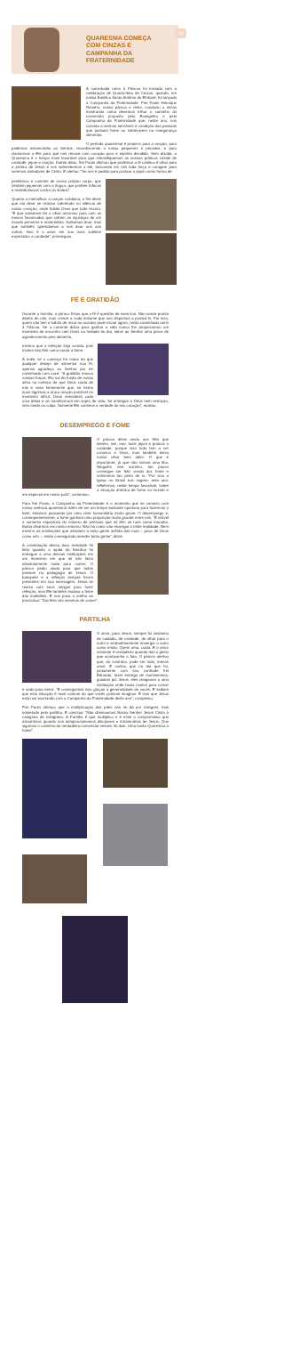04
QUARESMA COMEÇA
COM CINZAS E
CAMPANHA DA
FRATERNIDADE
A caminhada rumo à Páscoa foi iniciada com a celebração de Quarta-feira de Cinzas, quando, em nossa Basílica Santo Antônio do Embaré, foi lançada a Campanha da Fraternidade. Frei Paulo Henrique Roméro, nosso pároco e reitor, conduziu a missa mostrando como devemos trilhar o caminho da conversão proposto pelo Evangelho e pela Campanha da Fraternidade que, neste ano, nos convida a sermos sensíveis à condição das pessoas que passam fome ou sobrevivem na insegurança alimentar.
O período quaresmal é propício para a oração, para pedirmos misericórdia ao Senhor, reconhecendo a nossa pequenez e pecados, e para clamarmos a Ele para que nos renove com coração puro e espírito decidido. Sem dúvida, a Quaresma é o tempo mais favorável para que intensifiquemos as nossas práticas cristãs de caridade, jejum e oração. Diante disso, frei Paulo afirmou que professar a fé católica é olhar para a prática de Jesus e nos submetermos a ele, buscando em nós toda força e coragem para seremos imitadores de Cristo. E alertou: “Se nos é pedido para praticar o jejum como forma de
penitência e controle de nosso próprio corpo, que também jejuemos com a língua, que profere fofocas e maledicências contra os irmãos”.
Quanto a intensificar a oração cotidiana, o frei disse que ela deve se realizar sobretudo no silêncio de nosso coração, onde habita Deus que tudo escuta. “E que saibamos ter o olhar amoroso para com os menos favorecidos que sofrem as injustiças de um mundo perverso e materialista. Saibamos doar, mas que também aprendamos a nos doar uns aos outros. Isso é o amor em sua mais sublime expressão: a caridade”, prosseguiu.
FÉ E GRATIDÃO
Durante a homilia, o pároco frisou que a fé é questão de exercício. Não nasce pronta dentro de nós, mas cresce a cada instante que nos dispomos a praticá-la. Por isso, quem não tem o hábito de rezar ao acordar pode iniciar agora, nesta caminhada rumo à Páscoa. Se a corrente diária para ganhar a vida nunca lhe proporcionou um momento de encontro com Deus na metade do dia, eleve ao Senhor uma prece de agradecimento pelo alimento,
mesmo que a refeição seja corrida, pois muitos não têm como saciar a fome.
À noite, se o cansaço for maior do que qualquer desejo de alimentar sua fé, apenas agradeça ao Senhor por ter caminhado com você. “A gratidão renova nossas forças. Ela sai do fundo de nossa alma na certeza de que Deus cuida de nós e creia firmemente que, se forem suas lágrimas a única oração possível no momento difícil, Deus entenderá cada uma delas e as transformará em sopro de vida. Se entregue a Deus sem restrição, sem medo ou culpa. Somente Ele conhece a verdade do seu coração”, exaltou.
DESEMPREGO E FOME
O pároco disse ainda aos fiéis que devem, sim, orar, fazer jejum e praticar a caridade, porque isso tudo tem a ver conosco e Deus, mas também eleva nosso olhar bem além. O que é importante, já que não somos uma ilha. Ninguém vive sozinho, tão pouco consegue ser feliz vendo dor, fome e sofrimento tão perto de si. “Por isso a Igreja no Brasil nos sugere, este ano, refletirmos, neste tempo favorável, sobre a situação drástica de fome no mundo e em especial em nosso país”, comentou.
Para frei Paulo, a Campanha da Fraternidade é o momento que se conecta com nossa vivência quaresmal. Além de ser um tempo bastante oportuno para fazermos o bem, estamos passando por uma crise humanitária muito grave. O desemprego e, consequentemente, a fome ganham uma proporção muito grande entre nós. “É visível o aumento espantoso do número de pessoas que só têm as ruas como moradia. Basta olharmos em nosso entorno. Não há como não enxergar a triste realidade. Nem mesmo as instituições que atendem a essa gente sofrida das ruas – povo de Deus como nós –, estão conseguindo atender tanta gente”, disse.
A constatação dessa dura realidade foi feita quando a ajuda da Basílica foi entregue a uma dessas instituições em um momento em que ali não tinha absolutamente nada para comer. O pároco pediu ainda para que todos pensem na pedagogia de Jesus. O banquete e a refeição sempre foram presentes em sua mensagem. Jesus se reunia com seus amigos para fazer refeição, mas Ele também matava a fome das multidões. E nos puxa a orelha ao proclamar: “Dai-lhes vós mesmos de comer”.
PARTILHA
O amor, para Jesus, sempre foi sinônimo de cuidado, de caridade, de olhar para o outro e verdadeiramente enxergar o outro como irmão. Quem ama, cuida. E o amor somente é verdadeiro quando tem o gesto que acompanha a fala. O pároco alertou que, do contrário, pode ser tudo, menos amor. E contou que no dia que foi, juntamente com seu confrade frei Eduardo, fazer entrega de mantimentos, guiados por Jesus, eles chegaram a uma instituição onde havia muitos para comer e nada para servir. “E conseguimos isso graças à generosidade de vocês. E saibam que esta situação é mais comum do que vocês possam imaginar. É isso que Jesus está nos exortando com a Campanha da Fraternidade deste ano”, completou.
Frei Paulo afirmou que a multiplicação dos pães não se dá por milagres, mas sobretudo pela partilha. E concluiu: “Não diminuamos Nosso Senhor Jesus Cristo à categoria de milagreiro. A Partilha é que multiplica e é esse o compromisso que assumimos quando nos autoproclamamos discípulos e missionários de Jesus. Que sigamos o caminho da verdadeira conversão nesses 40 dias. Uma santa Quaresma a todos”.